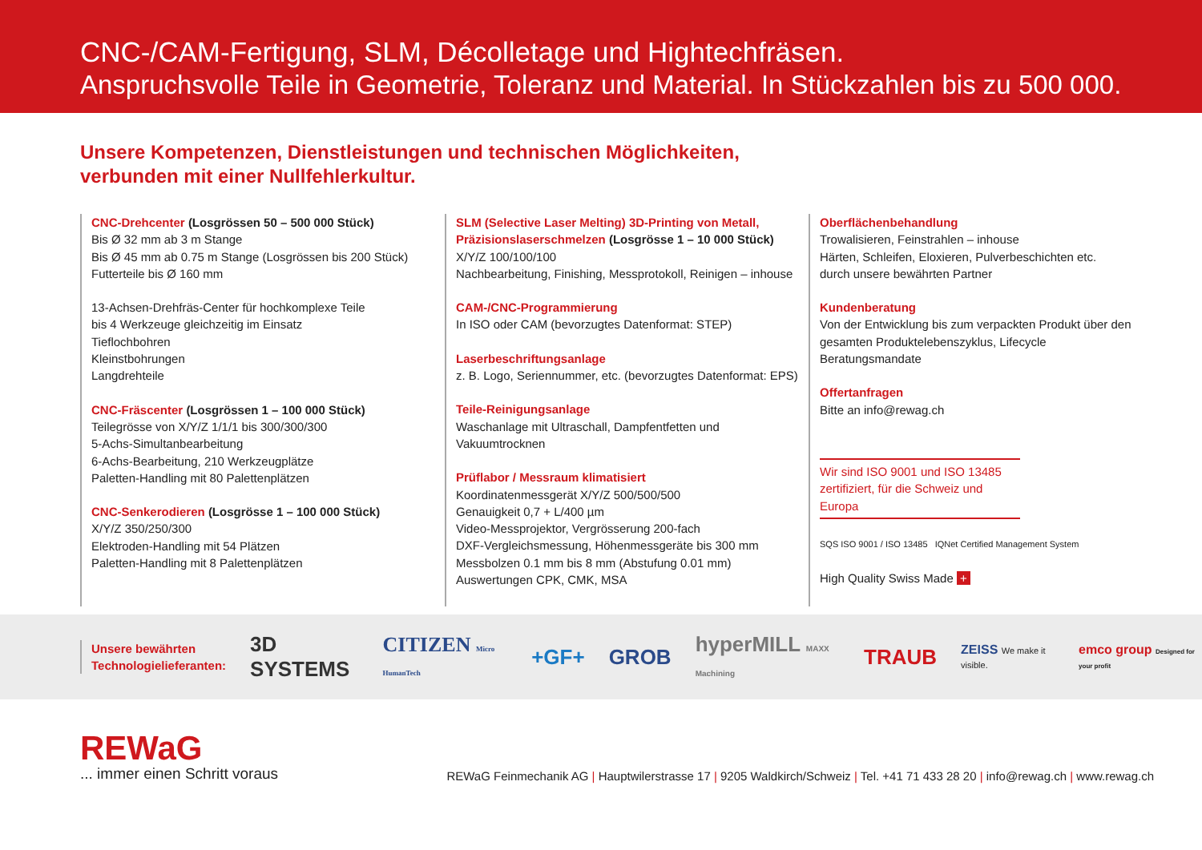CNC-/CAM-Fertigung, SLM, Décolletage und Hightechfräsen.
Anspruchsvolle Teile in Geometrie, Toleranz und Material. In Stückzahlen bis zu 500 000.
Unsere Kompetenzen, Dienstleistungen und technischen Möglichkeiten,
verbunden mit einer Nullfehlerkultur.
CNC-Drehcenter (Losgrössen 50 – 500 000 Stück)
Bis Ø 32 mm ab 3 m Stange
Bis Ø 45 mm ab 0.75 m Stange (Losgrössen bis 200 Stück)
Futterteile bis Ø 160 mm
13-Achsen-Drehfräs-Center für hochkomplexe Teile
bis 4 Werkzeuge gleichzeitig im Einsatz
Tieflochbohren
Kleinstbohrungen
Langdrehteile
CNC-Fräscenter (Losgrössen 1 – 100 000 Stück)
Teilegrösse von X/Y/Z 1/1/1 bis 300/300/300
5-Achs-Simultanbearbeitung
6-Achs-Bearbeitung, 210 Werkzeugplätze
Paletten-Handling mit 80 Palettenplätzen
CNC-Senkerodieren (Losgrösse 1 – 100 000 Stück)
X/Y/Z 350/250/300
Elektroden-Handling mit 54 Plätzen
Paletten-Handling mit 8 Palettenplätzen
SLM (Selective Laser Melting) 3D-Printing von Metall, Präzisionslaserschmelzen (Losgrösse 1 – 10 000 Stück)
X/Y/Z 100/100/100
Nachbearbeitung, Finishing, Messprotokoll, Reinigen – inhouse
CAM-/CNC-Programmierung
In ISO oder CAM (bevorzugtes Datenformat: STEP)
Laserbeschriftungsanlage
z. B. Logo, Seriennummer, etc. (bevorzugtes Datenformat: EPS)
Teile-Reinigungsanlage
Waschanlage mit Ultraschall, Dampfentfetten und Vakuumtrocknen
Prüflabor / Messraum klimatisiert
Koordinatenmessgerät X/Y/Z 500/500/500
Genauigkeit 0,7 + L/400 µm
Video-Messprojektor, Vergrösserung 200-fach
DXF-Vergleichsmessung, Höhenmessgeräte bis 300 mm
Messbolzen 0.1 mm bis 8 mm (Abstufung 0.01 mm)
Auswertungen CPK, CMK, MSA
Oberflächenbehandlung
Trowalisieren, Feinstrahlen – inhouse
Härten, Schleifen, Eloxieren, Pulverbeschichten etc.
durch unsere bewährten Partner
Kundenberatung
Von der Entwicklung bis zum verpackten Produkt über den gesamten Produktelebenszyklus, Lifecycle Beratungsmandate
Offertanfragen
Bitte an info@rewag.ch
Wir sind ISO 9001 und ISO 13485 zertifiziert, für die Schweiz und Europa
SQS ISO 9001 / ISO 13485 IQNet Certified Management System
High Quality Swiss Made +
Unsere bewährten
Technologielieferanten:
3D SYSTEMS CITIZEN Micro HumanTech +GF+ GROB hyperMILL MAXX Machining TRAUB ZEISS We make it visible. emco group Designed for your profit
REWaG
... immer einen Schritt voraus
REWaG Feinmechanik AG | Hauptwilerstrasse 17 | 9205 Waldkirch/Schweiz | Tel. +41 71 433 28 20 | info@rewag.ch | www.rewag.ch